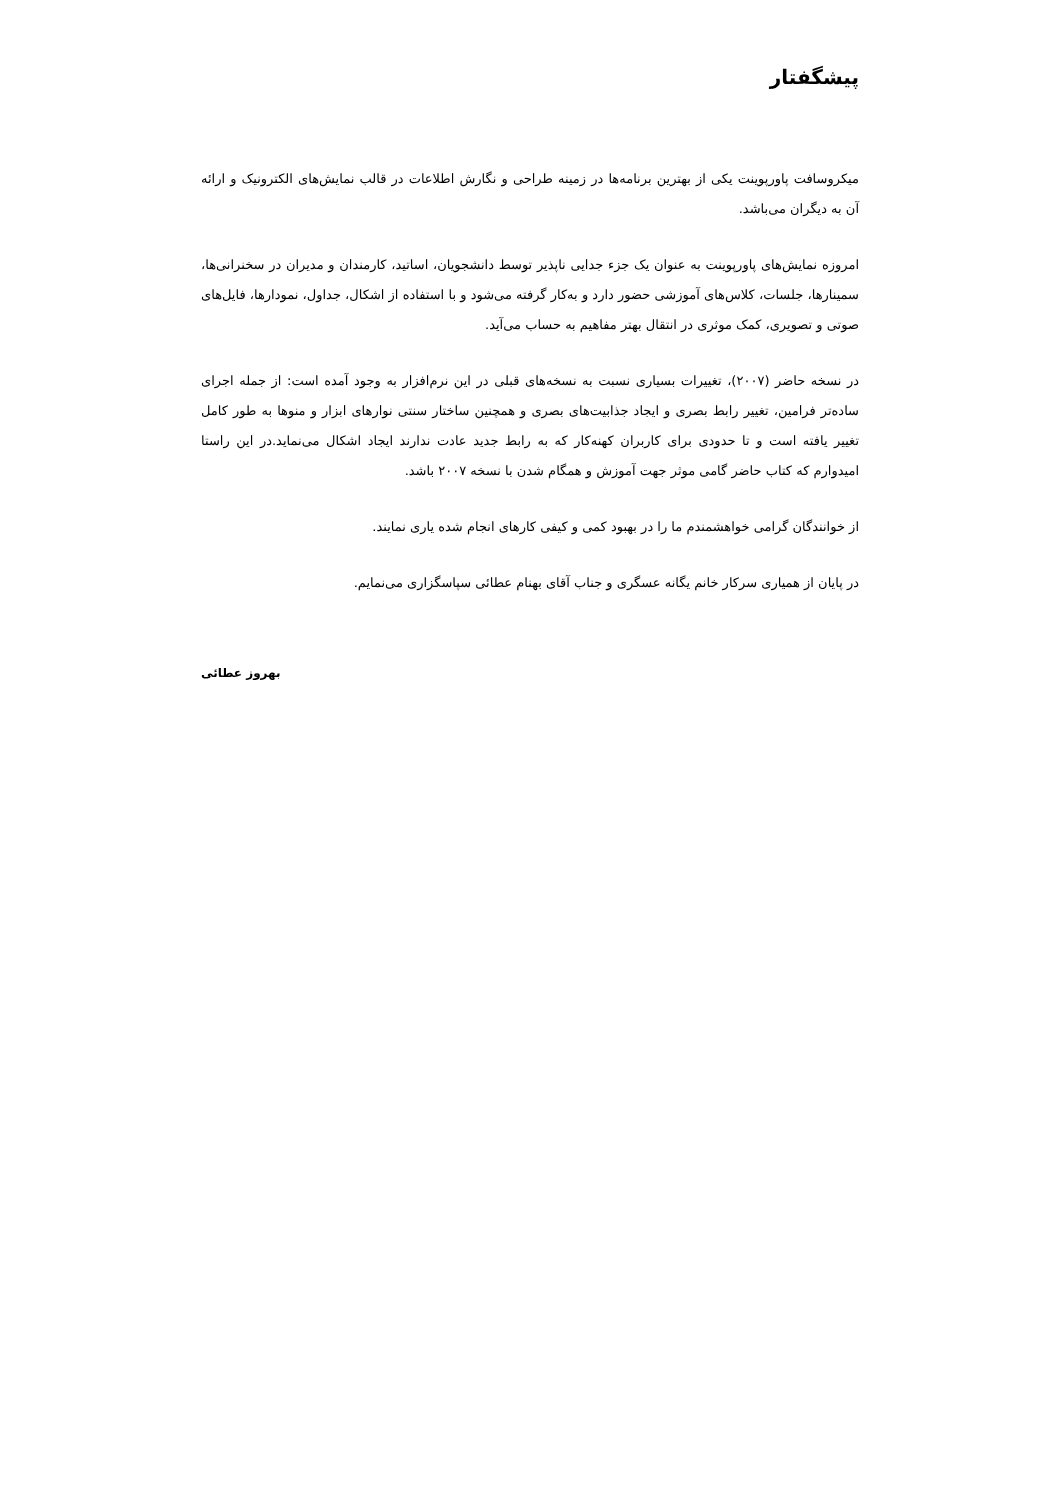پیشگفتار
میکروسافت پاورپوینت یکی از بهترین برنامه‌ها در زمینه طراحی و نگارش اطلاعات در قالب نمایش‌های الکترونیک و ارائه آن به دیگران می‌باشد.
امروزه نمایش‌های پاورپوینت به عنوان یک جزء جدایی ناپذیر توسط دانشجویان، اساتید، کارمندان و مدیران در سخنرانی‌ها، سمینارها، جلسات، کلاس‌های آموزشی حضور دارد و به‌کار گرفته می‌شود و با استفاده از اشکال، جداول، نمودارها، فایل‌های صوتی و تصویری، کمک موثری در انتقال بهتر مفاهیم به حساب می‌آید.
در نسخه حاضر (۲۰۰۷)، تغییرات بسیاری نسبت به نسخه‌های قبلی در این نرم‌افزار به وجود آمده است: از جمله اجرای ساده‌تر فرامین، تغییر رابط بصری و ایجاد جذابیت‌های بصری و همچنین ساختار سنتی نوارهای ابزار و منوها به طور کامل تغییر یافته است و تا حدودی برای کاربران کهنه‌کار که به رابط جدید عادت ندارند ایجاد اشکال می‌نماید.در این راستا امیدوارم که کتاب حاضر گامی موثر جهت آموزش و همگام شدن با نسخه ۲۰۰۷ باشد.
از خوانندگان گرامی خواهشمندم ما را در بهبود کمی و کیفی کارهای انجام شده یاری نمایند.
در پایان از همیاری سرکار خانم یگانه عسگری و جناب آقای بهنام عطائی سپاسگزاری می‌نمایم.
بهروز عطائی